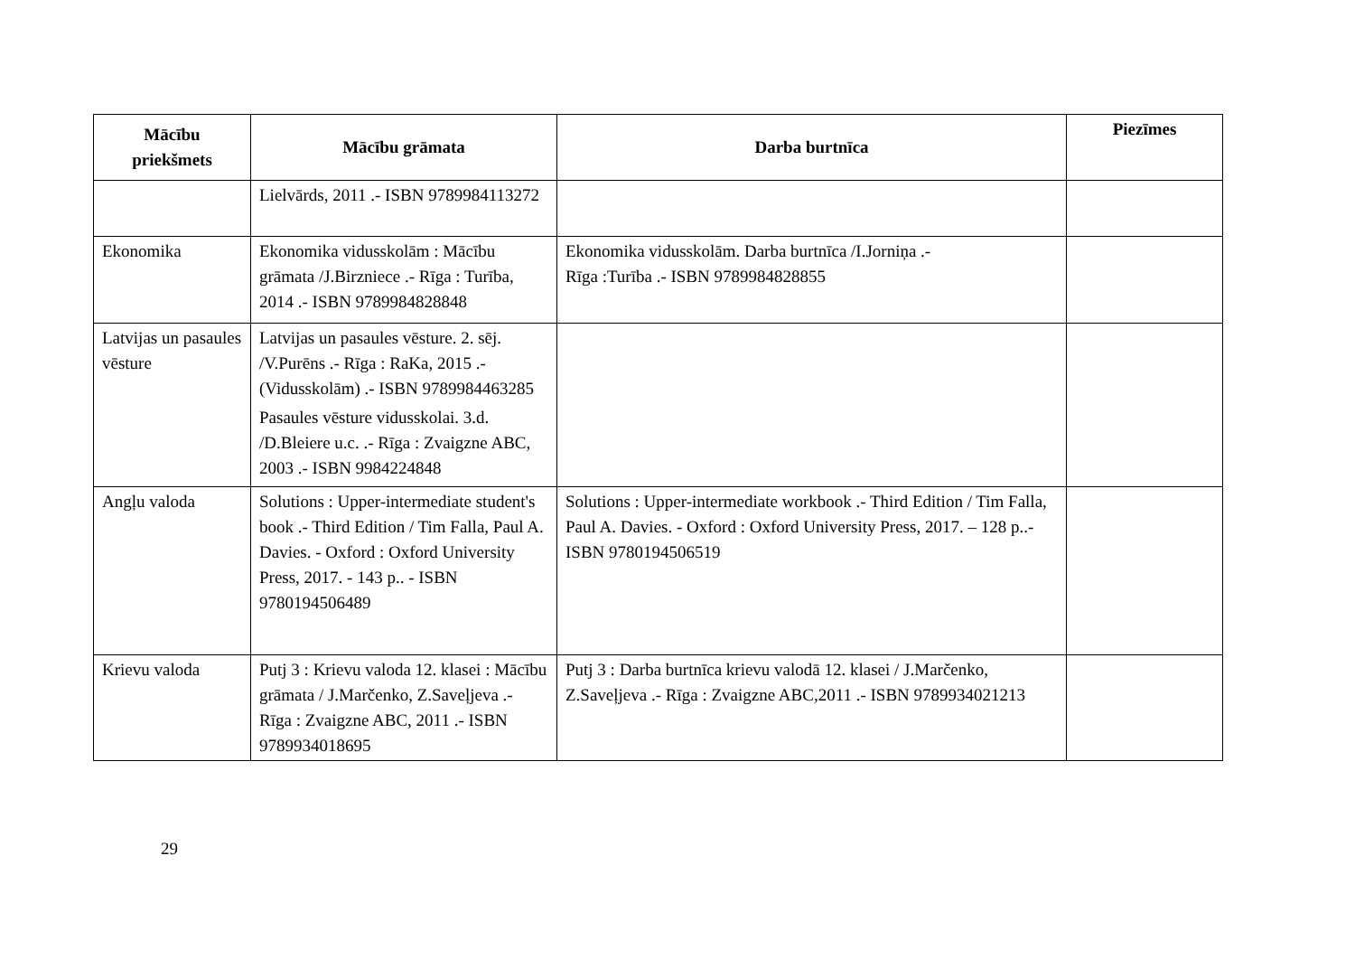| Mācību priekšmets | Mācību grāmata | Darba burtnīca | Piezīmes |
| --- | --- | --- | --- |
| | Lielvārds, 2011 .- ISBN 9789984113272 | | |
| Ekonomika | Ekonomika vidusskolām : Mācību grāmata /J.Birzniece .- Rīga : Turība, 2014 .- ISBN 9789984828848 | Ekonomika vidusskolām. Darba burtnīca /I.Jorniņa .- Rīga :Turība .- ISBN 9789984828855 | |
| Latvijas un pasaules vēsture | Latvijas un pasaules vēsture. 2. sēj. /V.Purēns .- Rīga : RaKa, 2015 .- (Vidusskolām) .- ISBN 9789984463285 Pasaules vēsture vidusskolai. 3.d. /D.Bleiere u.c. .- Rīga : Zvaigzne ABC, 2003 .- ISBN 9984224848 | | |
| Angļu valoda | Solutions : Upper-intermediate student's book .- Third Edition / Tim Falla, Paul A. Davies. - Oxford : Oxford University Press, 2017. - 143 p.. - ISBN 9780194506489 | Solutions : Upper-intermediate workbook .- Third Edition / Tim Falla, Paul A. Davies. - Oxford : Oxford University Press, 2017. – 128 p..- ISBN 9780194506519 | |
| Krievu valoda | Putj 3 : Krievu valoda 12. klasei : Mācību grāmata / J.Marčenko, Z.Saveļjeva .- Rīga : Zvaigzne ABC, 2011 .- ISBN 9789934018695 | Putj 3 : Darba burtnīca krievu valodā 12. klasei / J.Marčenko, Z.Saveļjeva .- Rīga : Zvaigzne ABC,2011 .- ISBN 9789934021213 | |
29